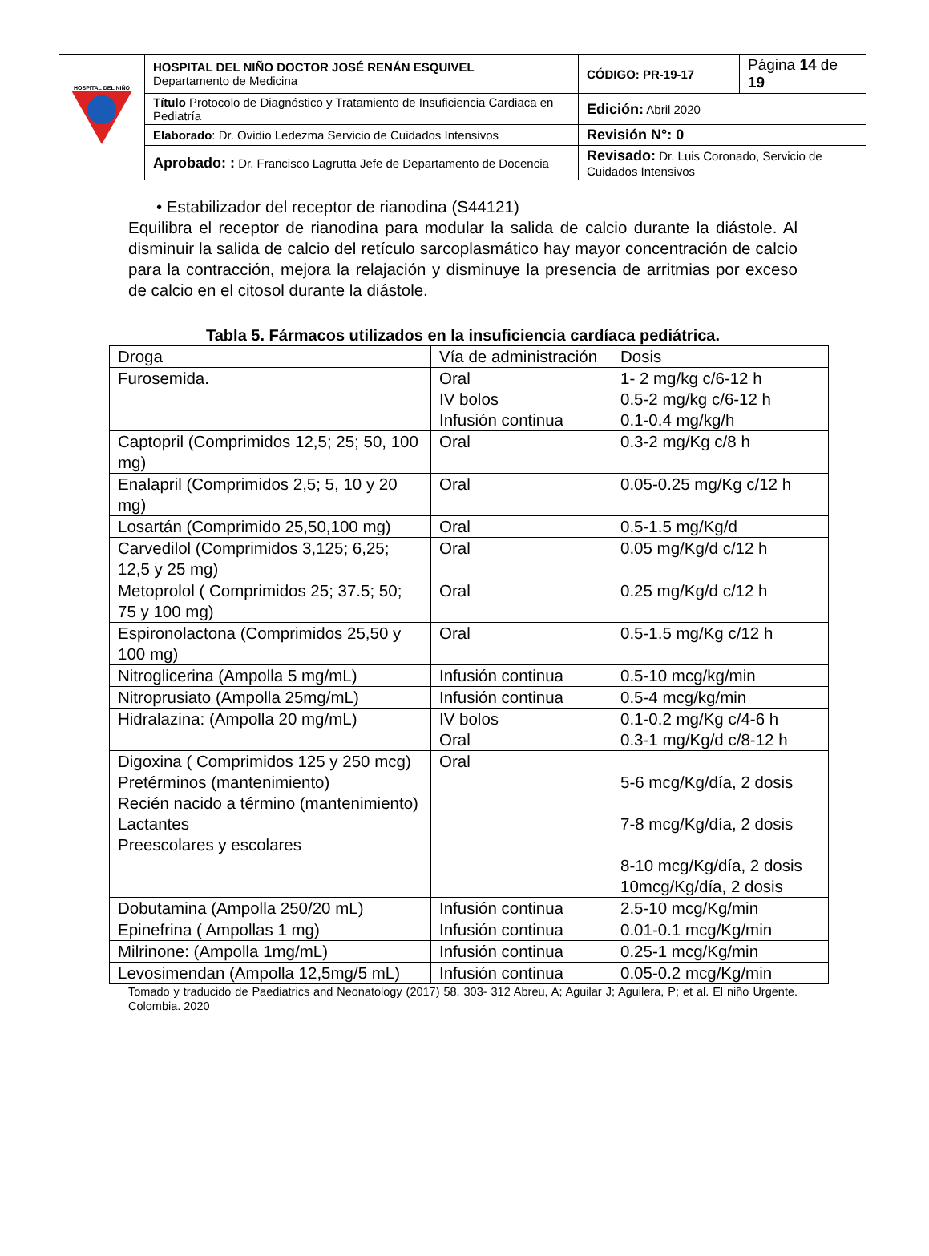| HOSPITAL DEL NIÑO | HOSPITAL DEL NIÑO DOCTOR JOSÉ RENÁN ESQUIVEL Departamento de Medicina | CÓDIGO: PR-19-17 | Página 14 de 19 |
| | Título Protocolo de Diagnóstico y Tratamiento de Insuficiencia Cardiaca en Pediatría | Edición: Abril 2020 | |
| | Elaborado : Dr. Ovidio Ledezma Servicio de Cuidados Intensivos | Revisión N°: 0 | |
| | Aprobado: : Dr. Francisco Lagrutta Jefe de Departamento de Docencia | Revisado: Dr. Luis Coronado, Servicio de Cuidados Intensivos | |
• Estabilizador del receptor de rianodina (S44121)
Equilibra el receptor de rianodina para modular la salida de calcio durante la diástole. Al disminuir la salida de calcio del retículo sarcoplasmático hay mayor concentración de calcio para la contracción, mejora la relajación y disminuye la presencia de arritmias por exceso de calcio en el citosol durante la diástole.
Tabla 5. Fármacos utilizados en la insuficiencia cardíaca pediátrica.
| Droga | Vía de administración | Dosis |
| Furosemida. | Oral IV bolos Infusión continua | 1- 2 mg/kg c/6-12 h 0.5-2 mg/kg c/6-12 h 0.1-0.4 mg/kg/h |
| Captopril (Comprimidos 12,5; 25; 50, 100 mg) | Oral | 0.3-2 mg/Kg c/8 h |
| Enalapril (Comprimidos 2,5; 5, 10 y 20 mg) | Oral | 0.05-0.25 mg/Kg c/12 h |
| Losartán (Comprimido 25,50,100 mg) | Oral | 0.5-1.5 mg/Kg/d |
| Carvedilol (Comprimidos 3,125; 6,25; 12,5 y 25 mg) | Oral | 0.05 mg/Kg/d c/12 h |
| Metoprolol ( Comprimidos 25; 37.5; 50; 75 y 100 mg) | Oral | 0.25 mg/Kg/d c/12 h |
| Espironolactona (Comprimidos 25,50 y 100 mg) | Oral | 0.5-1.5 mg/Kg c/12 h |
| Nitroglicerina (Ampolla 5 mg/mL) | Infusión continua | 0.5-10 mcg/kg/min |
| Nitroprusiato (Ampolla 25mg/mL) | Infusión continua | 0.5-4 mcg/kg/min |
| Hidralazina: (Ampolla 20 mg/mL) | IV bolos Oral | 0.1-0.2 mg/Kg c/4-6 h 0.3-1 mg/Kg/d c/8-12 h |
| Digoxina ( Comprimidos 125 y 250 mcg) Pretérminos (mantenimiento) Recién nacido a término (mantenimiento) Lactantes Preescolares y escolares | Oral | 5-6 mcg/Kg/día, 2 dosis 7-8 mcg/Kg/día, 2 dosis 8-10 mcg/Kg/día, 2 dosis 10mcg/Kg/día, 2 dosis |
| Dobutamina (Ampolla 250/20 mL) | Infusión continua | 2.5-10 mcg/Kg/min |
| Epinefrina ( Ampollas 1 mg) | Infusión continua | 0.01-0.1 mcg/Kg/min |
| Milrinone: (Ampolla 1mg/mL) | Infusión continua | 0.25-1 mcg/Kg/min |
| Levosimendan (Ampolla 12,5mg/5 mL) | Infusión continua | 0.05-0.2 mcg/Kg/min |
Tomado y traducido de Paediatrics and Neonatology (2017) 58, 303- 312 Abreu, A; Aguilar J; Aguilera, P; et al. El niño Urgente. Colombia. 2020